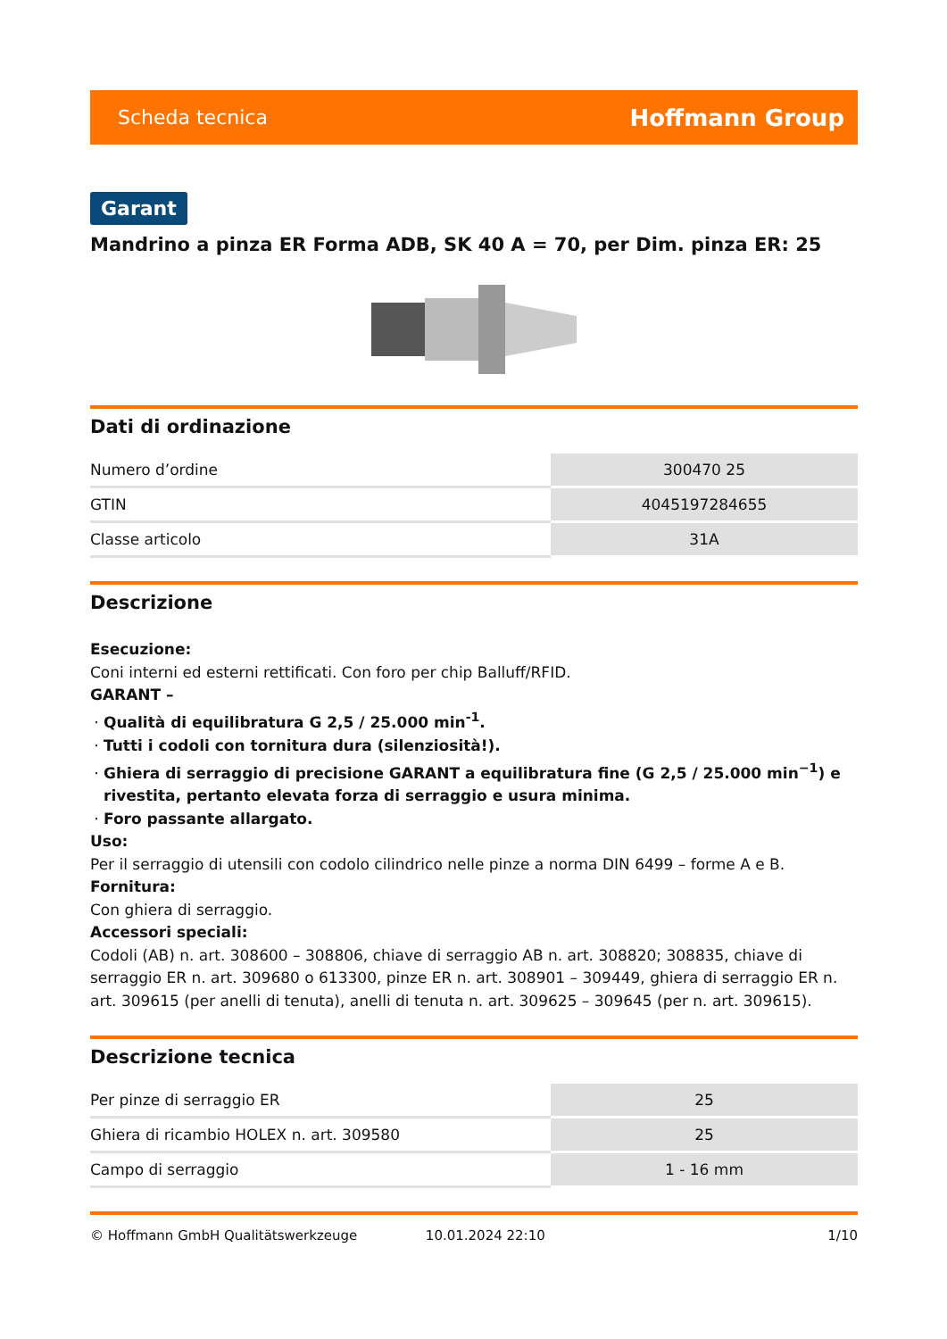Scheda tecnica Hoffmann Group
Garant
Mandrino a pinza ER Forma ADB, SK 40 A = 70, per Dim. pinza ER: 25
Dati di ordinazione
| Numero d’ordine | 300470 25 |
| GTIN | 4045197284655 |
| Classe articolo | 31A |
Descrizione
Esecuzione:
Coni interni ed esterni rettificati. Con foro per chip Balluff/RFID.
GARANT –
Qualità di equilibratura G 2,5 / 25.000 min<sup>-1</sup>.
Tutti i codoli con tornitura dura (silenziosità!).
Ghiera di serraggio di precisione GARANT a equilibratura fine (G 2,5 / 25.000 min<sup>−1</sup>) e rivestita, pertanto elevata forza di serraggio e usura minima.
Foro passante allargato.
Uso:
Per il serraggio di utensili con codolo cilindrico nelle pinze a norma DIN 6499 – forme A e B.
Fornitura:
Con ghiera di serraggio.
Accessori speciali:
Codoli (AB) n. art. 308600 – 308806, chiave di serraggio AB n. art. 308820; 308835, chiave di serraggio ER n. art. 309680 o 613300, pinze ER n. art. 308901 – 309449, ghiera di serraggio ER n. art. 309615 (per anelli di tenuta), anelli di tenuta n. art. 309625 – 309645 (per n. art. 309615).
Descrizione tecnica
| Per pinze di serraggio ER | 25 |
| Ghiera di ricambio HOLEX n. art. 309580 | 25 |
| Campo di serraggio | 1 - 16 mm |
© Hoffmann GmbH Qualitätswerkzeuge 10.01.2024 22:10 1/10